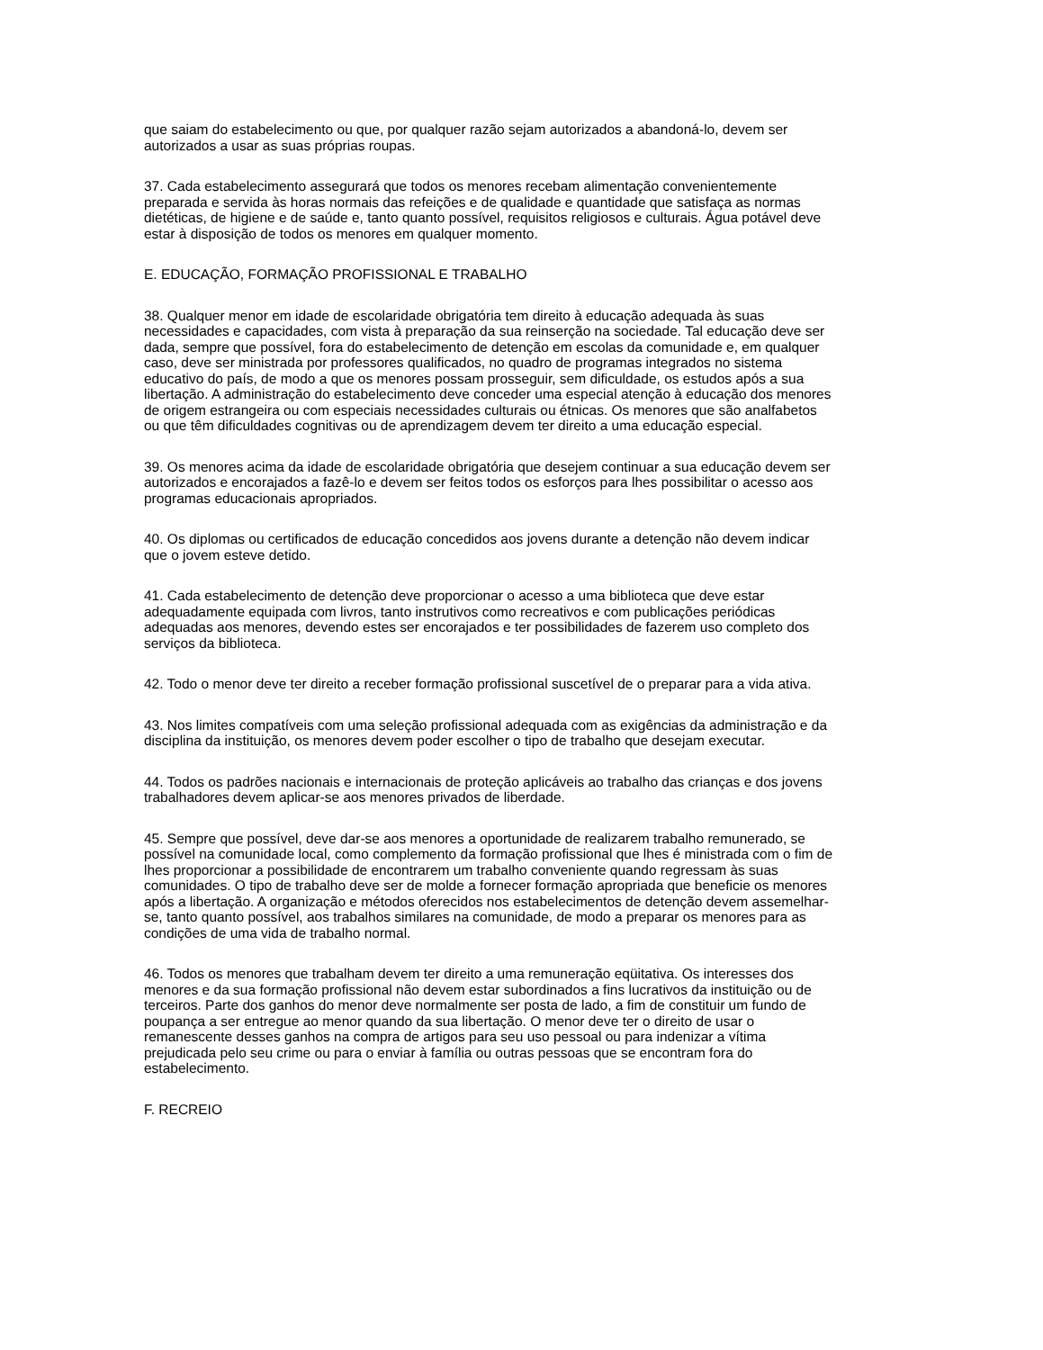que saiam do estabelecimento ou que, por qualquer razão sejam autorizados a abandoná-lo, devem ser autorizados a usar as suas próprias roupas.
37. Cada estabelecimento assegurará que todos os menores recebam alimentação convenientemente preparada e servida às horas normais das refeições e de qualidade e quantidade que satisfaça as normas dietéticas, de higiene e de saúde e, tanto quanto possível, requisitos religiosos e culturais. Água potável deve estar à disposição de todos os menores em qualquer momento.
E. EDUCAÇÃO, FORMAÇÃO PROFISSIONAL E TRABALHO
38. Qualquer menor em idade de escolaridade obrigatória tem direito à educação adequada às suas necessidades e capacidades, com vista à preparação da sua reinserção na sociedade. Tal educação deve ser dada, sempre que possível, fora do estabelecimento de detenção em escolas da comunidade e, em qualquer caso, deve ser ministrada por professores qualificados, no quadro de programas integrados no sistema educativo do país, de modo a que os menores possam prosseguir, sem dificuldade, os estudos após a sua libertação. A administração do estabelecimento deve conceder uma especial atenção à educação dos menores de origem estrangeira ou com especiais necessidades culturais ou étnicas. Os menores que são analfabetos ou que têm dificuldades cognitivas ou de aprendizagem devem ter direito a uma educação especial.
39. Os menores acima da idade de escolaridade obrigatória que desejem continuar a sua educação devem ser autorizados e encorajados a fazê-lo e devem ser feitos todos os esforços para lhes possibilitar o acesso aos programas educacionais apropriados.
40. Os diplomas ou certificados de educação concedidos aos jovens durante a detenção não devem indicar que o jovem esteve detido.
41. Cada estabelecimento de detenção deve proporcionar o acesso a uma biblioteca que deve estar adequadamente equipada com livros, tanto instrutivos como recreativos e com publicações periódicas adequadas aos menores, devendo estes ser encorajados e ter possibilidades de fazerem uso completo dos serviços da biblioteca.
42. Todo o menor deve ter direito a receber formação profissional suscetível de o preparar para a vida ativa.
43. Nos limites compatíveis com uma seleção profissional adequada com as exigências da administração e da disciplina da instituição, os menores devem poder escolher o tipo de trabalho que desejam executar.
44. Todos os padrões nacionais e internacionais de proteção aplicáveis ao trabalho das crianças e dos jovens trabalhadores devem aplicar-se aos menores privados de liberdade.
45. Sempre que possível, deve dar-se aos menores a oportunidade de realizarem trabalho remunerado, se possível na comunidade local, como complemento da formação profissional que lhes é ministrada com o fim de lhes proporcionar a possibilidade de encontrarem um trabalho conveniente quando regressam às suas comunidades. O tipo de trabalho deve ser de molde a fornecer formação apropriada que beneficie os menores após a libertação. A organização e métodos oferecidos nos estabelecimentos de detenção devem assemelhar-se, tanto quanto possível, aos trabalhos similares na comunidade, de modo a preparar os menores para as condições de uma vida de trabalho normal.
46. Todos os menores que trabalham devem ter direito a uma remuneração eqüitativa. Os interesses dos menores e da sua formação profissional não devem estar subordinados a fins lucrativos da instituição ou de terceiros. Parte dos ganhos do menor deve normalmente ser posta de lado, a fim de constituir um fundo de poupança a ser entregue ao menor quando da sua libertação. O menor deve ter o direito de usar o remanescente desses ganhos na compra de artigos para seu uso pessoal ou para indenizar a vítima prejudicada pelo seu crime ou para o enviar à família ou outras pessoas que se encontram fora do estabelecimento.
F. RECREIO